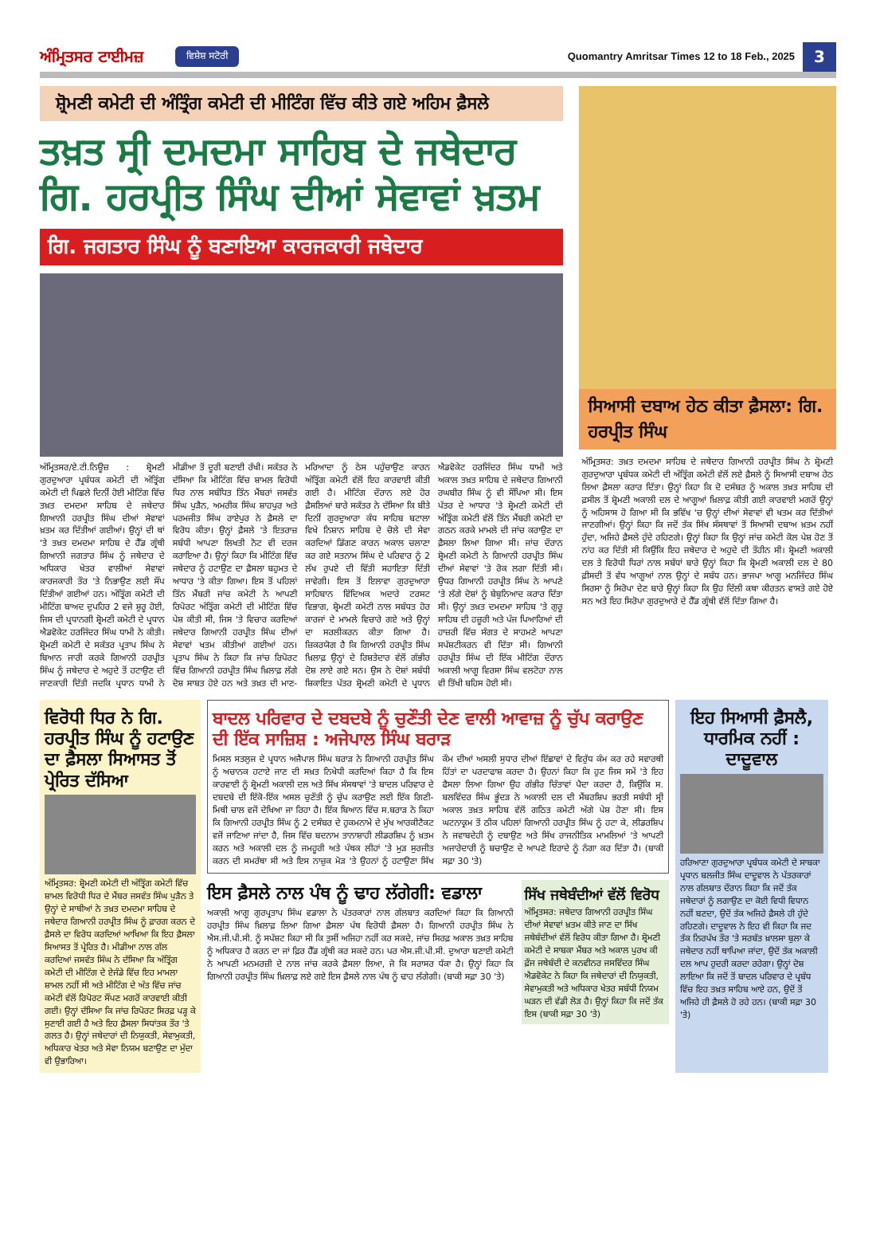ਅੰਮ੍ਰਿਤਸਰ ਟਾਈਮਜ਼
ਵਿਸ਼ੇਸ਼ ਸਟੋਰੀ Quomantry Amritsar Times 12 to 18 Feb., 2025 3
ਸ਼੍ਰੋਮਣੀ ਕਮੇਟੀ ਦੀ ਅੰਤ੍ਰਿੰਗ ਕਮੇਟੀ ਦੀ ਮੀਟਿੰਗ ਵਿੱਚ ਕੀਤੇ ਗਏ ਅਹਿਮ ਫ਼ੈਸਲੇ
ਤਖ਼ਤ ਸ੍ਰੀ ਦਮਦਮਾ ਸਾਹਿਬ ਦੇ ਜਥੇਦਾਰ ਗਿ. ਹਰਪ੍ਰੀਤ ਸਿੰਘ ਦੀਆਂ ਸੇਵਾਵਾਂ ਖ਼ਤਮ
ਗਿ. ਜਗਤਾਰ ਸਿੰਘ ਨੂੰ ਬਣਾਇਆ ਕਾਰਜਕਾਰੀ ਜਥੇਦਾਰ
ਅੰਮ੍ਰਿਤਸਰ/ਏ.ਟੀ.ਨਿਊਜ਼ : ਸ਼੍ਰੋਮਣੀ ਗੁਰਦੁਆਰਾ ਪ੍ਰਬੰਧਕ ਕਮੇਟੀ ਦੀ ਅੰਤ੍ਰਿੰਗ ਕਮੇਟੀ ਦੀ ਪਿਛਲੇ ਦਿਨੀਂ ਹੋਈ ਮੀਟਿੰਗ ਵਿੱਚ ਤਖ਼ਤ ਦਮਦਮਾ ਸਾਹਿਬ ਦੇ ਜਥੇਦਾਰ ਗਿਆਨੀ ਹਰਪ੍ਰੀਤ ਸਿੰਘ ਦੀਆਂ ਸੇਵਾਵਾਂ ਖ਼ਤਮ ਕਰ ਦਿੱਤੀਆਂ ਗਈਆਂ। ਉਨ੍ਹਾਂ ਦੀ ਥਾਂ 'ਤੇ ਤਖ਼ਤ ਦਮਦਮਾ ਸਾਹਿਬ ਦੇ ਹੈੱਡ ਗ੍ਰੰਥੀ ਗਿਆਨੀ ਜਗਤਾਰ ਸਿੰਘ ਨੂੰ ਜਥੇਦਾਰ ਦੇ ਅਧਿਕਾਰ ਖੇਤਰ ਵਾਲੀਆਂ ਸੇਵਾਵਾਂ ਕਾਰਜਕਾਰੀ ਤੌਰ 'ਤੇ ਨਿਭਾਉਣ ਲਈ ਸੌਂਪ ਦਿੱਤੀਆਂ ਗਈਆਂ ਹਨ। ਅੰਤ੍ਰਿੰਗ ਕਮੇਟੀ ਦੀ ਮੀਟਿੰਗ ਬਾਅਦ ਦੁਪਹਿਰ 2 ਵਜੇ ਸ਼ੁਰੂ ਹੋਈ, ਜਿਸ ਦੀ ਪ੍ਰਧਾਨਗੀ ਸ਼੍ਰੋਮਣੀ ਕਮੇਟੀ ਦੇ ਪ੍ਰਧਾਨ ਐਡਵੋਕੇਟ ਹਰਜਿੰਦਰ ਸਿੰਘ ਧਾਮੀ ਨੇ ਕੀਤੀ। ਸ਼੍ਰੋਮਣੀ ਕਮੇਟੀ ਦੇ ਸਕੱਤਰ ਪ੍ਰਤਾਪ ਸਿੰਘ ਨੇ ਬਿਆਨ ਜਾਰੀ ਕਰਕੇ ਗਿਆਨੀ ਹਰਪ੍ਰੀਤ ਸਿੰਘ ਨੂੰ ਜਥੇਦਾਰ ਦੇ ਅਹੁਦੇ ਤੋਂ ਹਟਾਉਣ ਦੀ ਜਾਣਕਾਰੀ ਦਿੱਤੀ ਜਦਕਿ ਪ੍ਰਧਾਨ ਧਾਮੀ ਨੇ ਮੀਡੀਆ ਤੋਂ ਦੂਰੀ ਬਣਾਈ ਰੱਖੀ। ਸਕੱਤਰ ਨੇ ਦੱਸਿਆ ਕਿ ਮੀਟਿੰਗ ਵਿੱਚ ਸ਼ਾਮਲ ਵਿਰੋਧੀ ਧਿਰ ਨਾਲ ਸਬੰਧਿਤ ਤਿੰਨ ਮੈਂਬਰਾਂ ਜਸਵੰਤ ਸਿੰਘ ਪੁੜੈਨ, ਅਮਰੀਕ ਸਿੰਘ ਸ਼ਾਹਪੁਰ ਅਤੇ ਪਰਮਜੀਤ ਸਿੰਘ ਰਾਏਪੁਰ ਨੇ ਫ਼ੈਸਲੇ ਦਾ ਵਿਰੋਧ ਕੀਤਾ। ਉਨ੍ਹਾਂ ਫ਼ੈਸਲੇ 'ਤੇ ਇਤਰਾਜ਼ ਸਬੰਧੀ ਆਪਣਾ ਲਿਖਤੀ ਨੋਟ ਵੀ ਦਰਜ ਕਰਾਇਆ ਹੈ। ਉਨ੍ਹਾਂ ਕਿਹਾ ਕਿ ਮੀਟਿੰਗ ਵਿੱਚ ਜਥੇਦਾਰ ਨੂੰ ਹਟਾਉਣ ਦਾ ਫ਼ੈਸਲਾ ਬਹੁਮਤ ਦੇ ਆਧਾਰ 'ਤੇ ਕੀਤਾ ਗਿਆ। ਇਸ ਤੋਂ ਪਹਿਲਾਂ ਤਿੰਨ ਮੈਂਬਰੀ ਜਾਂਚ ਕਮੇਟੀ ਨੇ ਆਪਣੀ ਰਿਪੋਰਟ ਅੰਤ੍ਰਿੰਗ ਕਮੇਟੀ ਦੀ ਮੀਟਿੰਗ ਵਿੱਚ ਪੇਸ਼ ਕੀਤੀ ਸੀ, ਜਿਸ 'ਤੇ ਵਿਚਾਰ ਕਰਦਿਆਂ ਜਥੇਦਾਰ ਗਿਆਨੀ ਹਰਪ੍ਰੀਤ ਸਿੰਘ ਦੀਆਂ ਸੇਵਾਵਾਂ ਖਤਮ ਕੀਤੀਆਂ ਗਈਆਂ ਹਨ। ਪ੍ਰਤਾਪ ਸਿੰਘ ਨੇ ਕਿਹਾ ਕਿ ਜਾਂਚ ਰਿਪੋਰਟ ਵਿੱਚ ਗਿਆਨੀ ਹਰਪ੍ਰੀਤ ਸਿੰਘ ਖ਼ਿਲਾਫ਼ ਲੱਗੇ ਦੋਸ਼ ਸਾਬਤ ਹੋਏ ਹਨ ਅਤੇ ਤਖ਼ਤ ਦੀ ਮਾਣ-ਮਰਿਆਦਾ ਨੂੰ ਠੇਸ ਪਹੁੰਚਾਉਣ ਕਾਰਨ ਅੰਤ੍ਰਿੰਗ ਕਮੇਟੀ ਵੱਲੋਂ ਇਹ ਕਾਰਵਾਈ ਕੀਤੀ ਗਈ ਹੈ। ਮੀਟਿੰਗ ਦੌਰਾਨ ਲਏ ਹੋਰ ਫ਼ੈਸਲਿਆਂ ਬਾਰੇ ਸਕੱਤਰ ਨੇ ਦੱਸਿਆ ਕਿ ਬੀਤੇ ਦਿਨੀਂ ਗੁਰਦੁਆਰਾ ਕੰਧ ਸਾਹਿਬ ਬਟਾਲਾ ਵਿਖੇ ਨਿਸ਼ਾਨ ਸਾਹਿਬ ਦੇ ਚੋਲੇ ਦੀ ਸੇਵਾ ਕਰਦਿਆਂ ਡਿੱਗਣ ਕਾਰਨ ਅਕਾਲ ਚਲਾਣਾ ਕਰ ਗਏ ਸਤਨਾਮ ਸਿੰਘ ਦੇ ਪਰਿਵਾਰ ਨੂੰ 2 ਲੱਖ ਰੁਪਏ ਦੀ ਵਿੱਤੀ ਸਹਾਇਤਾ ਦਿੱਤੀ ਜਾਵੇਗੀ। ਇਸ ਤੋਂ ਇਲਾਵਾ ਗੁਰਦੁਆਰਾ ਸਾਹਿਬਾਨ ਵਿੱਦਿਅਕ ਅਦਾਰੇ ਟਰਸਟ ਵਿਭਾਗ, ਸ਼੍ਰੋਮਣੀ ਕਮੇਟੀ ਨਾਲ ਸਬੰਧਤ ਹੋਰ ਕਾਰਜਾਂ ਦੇ ਮਾਮਲੇ ਵਿਚਾਰੇ ਗਏ ਅਤੇ ਉਨ੍ਹਾਂ ਦਾ ਸਰਲੀਕਰਨ ਕੀਤਾ ਗਿਆ ਹੈ। ਜ਼ਿਕਰਯੋਗ ਹੈ ਕਿ ਗਿਆਨੀ ਹਰਪ੍ਰੀਤ ਸਿੰਘ ਖ਼ਿਲਾਫ਼ ਉਨ੍ਹਾਂ ਦੇ ਰਿਸ਼ਤੇਦਾਰ ਵੱਲੋਂ ਗੰਭੀਰ ਦੋਸ਼ ਲਾਏ ਗਏ ਸਨ। ਉਸ ਨੇ ਦੋਸ਼ਾਂ ਸਬੰਧੀ ਸ਼ਿਕਾਇਤ ਪੱਤਰ ਸ਼੍ਰੋਮਣੀ ਕਮੇਟੀ ਦੇ ਪ੍ਰਧਾਨ ਐਡਵੋਕੇਟ ਹਰਜਿੰਦਰ ਸਿੰਘ ਧਾਮੀ ਅਤੇ ਅਕਾਲ ਤਖ਼ਤ ਸਾਹਿਬ ਦੇ ਜਥੇਦਾਰ ਗਿਆਨੀ ਰਘਬੀਰ ਸਿੰਘ ਨੂੰ ਵੀ ਸੌਂਪਿਆ ਸੀ। ਇਸ ਪੱਤਰ ਦੇ ਆਧਾਰ 'ਤੇ ਸ਼੍ਰੋਮਣੀ ਕਮੇਟੀ ਦੀ ਅੰਤ੍ਰਿੰਗ ਕਮੇਟੀ ਵੱਲੋਂ ਤਿੰਨ ਮੈਂਬਰੀ ਕਮੇਟੀ ਦਾ ਗਠਨ ਕਰਕੇ ਮਾਮਲੇ ਦੀ ਜਾਂਚ ਕਰਾਉਣ ਦਾ ਫ਼ੈਸਲਾ ਲਿਆ ਗਿਆ ਸੀ। ਜਾਂਚ ਦੌਰਾਨ ਸ਼੍ਰੋਮਣੀ ਕਮੇਟੀ ਨੇ ਗਿਆਨੀ ਹਰਪ੍ਰੀਤ ਸਿੰਘ ਦੀਆਂ ਸੇਵਾਵਾਂ 'ਤੇ ਰੋਕ ਲਗਾ ਦਿੱਤੀ ਸੀ। ਉਧਰ ਗਿਆਨੀ ਹਰਪ੍ਰੀਤ ਸਿੰਘ ਨੇ ਆਪਣੇ 'ਤੇ ਲੱਗੇ ਦੋਸ਼ਾਂ ਨੂੰ ਬੇਬੁਨਿਆਦ ਕਰਾਰ ਦਿੱਤਾ ਸੀ। ਉਨ੍ਹਾਂ ਤਖ਼ਤ ਦਮਦਮਾ ਸਾਹਿਬ 'ਤੇ ਗੁਰੂ ਸਾਹਿਬ ਦੀ ਹਜ਼ੂਰੀ ਅਤੇ ਪੰਜ ਪਿਆਰਿਆਂ ਦੀ ਹਾਜ਼ਰੀ ਵਿੱਚ ਸੰਗਤ ਦੇ ਸਾਹਮਣੇ ਆਪਣਾ ਸਪੱਸ਼ਟੀਕਰਨ ਵੀ ਦਿੱਤਾ ਸੀ। ਗਿਆਨੀ ਹਰਪ੍ਰੀਤ ਸਿੰਘ ਦੀ ਇੱਕ ਮੀਟਿੰਗ ਦੌਰਾਨ ਅਕਾਲੀ ਆਗੂ ਵਿਰਸਾ ਸਿੰਘ ਵਲਟੋਹਾ ਨਾਲ ਵੀ ਤਿੱਖੀ ਬਹਿਸ ਹੋਈ ਸੀ।
ਸਿਆਸੀ ਦਬਾਅ ਹੇਠ ਕੀਤਾ ਫ਼ੈਸਲਾ: ਗਿ. ਹਰਪ੍ਰੀਤ ਸਿੰਘ
ਅੰਮ੍ਰਿਤਸਰ: ਤਖ਼ਤ ਦਮਦਮਾ ਸਾਹਿਬ ਦੇ ਜਥੇਦਾਰ ਗਿਆਨੀ ਹਰਪ੍ਰੀਤ ਸਿੰਘ ਨੇ ਸ਼੍ਰੋਮਣੀ ਗੁਰਦੁਆਰਾ ਪ੍ਰਬੰਧਕ ਕਮੇਟੀ ਦੀ ਅੰਤ੍ਰਿੰਗ ਕਮੇਟੀ ਵੱਲੋਂ ਲਏ ਫ਼ੈਸਲੇ ਨੂੰ ਸਿਆਸੀ ਦਬਾਅ ਹੇਠ ਲਿਆ ਫ਼ੈਸਲਾ ਕਰਾਰ ਦਿੱਤਾ। ਉਨ੍ਹਾਂ ਕਿਹਾ ਕਿ ਦੋ ਦਸੰਬਰ ਨੂੰ ਅਕਾਲ ਤਖ਼ਤ ਸਾਹਿਬ ਦੀ ਫ਼ਸੀਲ ਤੋਂ ਸ਼੍ਰੋਮਣੀ ਅਕਾਲੀ ਦਲ ਦੇ ਆਗੂਆਂ ਖ਼ਿਲਾਫ਼ ਕੀਤੀ ਗਈ ਕਾਰਵਾਈ ਮਗਰੋਂ ਉਨ੍ਹਾਂ ਨੂੰ ਅਹਿਸਾਸ ਹੋ ਗਿਆ ਸੀ ਕਿ ਭਵਿੱਖ 'ਚ ਉਨ੍ਹਾਂ ਦੀਆਂ ਸੇਵਾਵਾਂ ਵੀ ਖਤਮ ਕਰ ਦਿੱਤੀਆਂ ਜਾਣਗੀਆਂ। ਉਨ੍ਹਾਂ ਕਿਹਾ ਕਿ ਜਦੋਂ ਤੱਕ ਸਿੱਖ ਸੰਸਥਾਵਾਂ ਤੋਂ ਸਿਆਸੀ ਦਬਾਅ ਖ਼ਤਮ ਨਹੀਂ ਹੁੰਦਾ, ਅਜਿਹੇ ਫ਼ੈਸਲੇ ਹੁੰਦੇ ਰਹਿਣਗੇ। ਉਨ੍ਹਾਂ ਕਿਹਾ ਕਿ ਉਨ੍ਹਾਂ ਜਾਂਚ ਕਮੇਟੀ ਕੋਲ ਪੇਸ਼ ਹੋਣ ਤੋਂ ਨਾਂਹ ਕਰ ਦਿੱਤੀ ਸੀ ਕਿਉਂਕਿ ਇਹ ਜਥੇਦਾਰ ਦੇ ਅਹੁਦੇ ਦੀ ਤੌਹੀਨ ਸੀ। ਸ਼੍ਰੋਮਣੀ ਅਕਾਲੀ ਦਲ ਤੇ ਵਿਰੋਧੀ ਧਿਰਾਂ ਨਾਲ ਸਬੰਧਾਂ ਬਾਰੇ ਉਨ੍ਹਾਂ ਕਿਹਾ ਕਿ ਸ਼੍ਰੋਮਣੀ ਅਕਾਲੀ ਦਲ ਦੇ 80 ਫ਼ੀਸਦੀ ਤੋਂ ਵੱਧ ਆਗੂਆਂ ਨਾਲ ਉਨ੍ਹਾਂ ਦੇ ਸਬੰਧ ਹਨ। ਭਾਜਪਾ ਆਗੂ ਮਨਜਿੰਦਰ ਸਿੰਘ ਸਿਰਸਾ ਨੂੰ ਸਿਰੋਪਾ ਦੇਣ ਬਾਰੇ ਉਨ੍ਹਾਂ ਕਿਹਾ ਕਿ ਉਹ ਦਿੱਲੀ ਕਥਾ ਕੀਰਤਨ ਵਾਸਤੇ ਗਏ ਹੋਏ ਸਨ ਅਤੇ ਇਹ ਸਿਰੋਪਾ ਗੁਰਦੁਆਰੇ ਦੇ ਹੈੱਡ ਗ੍ਰੰਥੀ ਵੱਲੋਂ ਦਿੱਤਾ ਗਿਆ ਹੈ।
ਵਿਰੋਧੀ ਧਿਰ ਨੇ ਗਿ. ਹਰਪ੍ਰੀਤ ਸਿੰਘ ਨੂੰ ਹਟਾਉਣ ਦਾ ਫ਼ੈਸਲਾ ਸਿਆਸਤ ਤੋਂ ਪ੍ਰੇਰਿਤ ਦੱਸਿਆ
ਅੰਮ੍ਰਿਤਸਰ: ਸ਼੍ਰੋਮਣੀ ਕਮੇਟੀ ਦੀ ਅੰਤ੍ਰਿੰਗ ਕਮੇਟੀ ਵਿੱਚ ਸ਼ਾਮਲ ਵਿਰੋਧੀ ਧਿਰ ਦੇ ਮੈਂਬਰ ਜਸਵੰਤ ਸਿੰਘ ਪੁੜੈਨ ਤੇ ਉਨ੍ਹਾਂ ਦੇ ਸਾਥੀਆਂ ਨੇ ਤਖ਼ਤ ਦਮਦਮਾ ਸਾਹਿਬ ਦੇ ਜਥੇਦਾਰ ਗਿਆਨੀ ਹਰਪ੍ਰੀਤ ਸਿੰਘ ਨੂੰ ਫ਼ਾਰਗ ਕਰਨ ਦੇ ਫ਼ੈਸਲੇ ਦਾ ਵਿਰੋਧ ਕਰਦਿਆਂ ਆਖਿਆ ਕਿ ਇਹ ਫ਼ੈਸਲਾ ਸਿਆਸਤ ਤੋਂ ਪ੍ਰੇਰਿਤ ਹੈ। ਮੀਡੀਆ ਨਾਲ ਗੱਲ ਕਰਦਿਆਂ ਜਸਵੰਤ ਸਿੰਘ ਨੇ ਦੱਸਿਆ ਕਿ ਅੰਤ੍ਰਿੰਗ ਕਮੇਟੀ ਦੀ ਮੀਟਿੰਗ ਦੇ ਏਜੰਡੇ ਵਿੱਚ ਇਹ ਮਾਮਲਾ ਸ਼ਾਮਲ ਨਹੀਂ ਸੀ ਅਤੇ ਮੀਟਿੰਗ ਦੇ ਅੰਤ ਵਿੱਚ ਜਾਂਚ ਕਮੇਟੀ ਵੱਲੋਂ ਰਿਪੋਰਟ ਸੌਂਪਣ ਮਗਰੋਂ ਕਾਰਵਾਈ ਕੀਤੀ ਗਈ। ਉਨ੍ਹਾਂ ਦੱਸਿਆ ਕਿ ਜਾਂਚ ਰਿਪੋਰਟ ਸਿਰਫ਼ ਪੜ੍ਹ ਕੇ ਸੁਣਾਈ ਗਈ ਹੈ ਅਤੇ ਇਹ ਫ਼ੈਸਲਾ ਸਿਧਾਂਤਕ ਤੌਰ 'ਤੇ ਗਲਤ ਹੈ। ਉਨ੍ਹਾਂ ਜਥੇਦਾਰਾਂ ਦੀ ਨਿਯੁਕਤੀ, ਸੇਵਾਮੁਕਤੀ, ਅਧਿਕਾਰ ਖੇਤਰ ਅਤੇ ਸੇਵਾ ਨਿਯਮ ਬਣਾਉਣ ਦਾ ਮੁੱਦਾ ਵੀ ਉਭਾਰਿਆ।
ਬਾਦਲ ਪਰਿਵਾਰ ਦੇ ਦਬਦਬੇ ਨੂੰ ਚੁਣੌਤੀ ਦੇਣ ਵਾਲੀ ਆਵਾਜ਼ ਨੂੰ ਚੁੱਪ ਕਰਾਉਣ ਦੀ ਇੱਕ ਸਾਜ਼ਿਸ਼ : ਅਜੇਪਾਲ ਸਿੰਘ ਬਰਾੜ
ਮਿਸਲ ਸਤਲੁਜ ਦੇ ਪ੍ਰਧਾਨ ਅਜੈਪਾਲ ਸਿੰਘ ਬਰਾੜ ਨੇ ਗਿਆਨੀ ਹਰਪ੍ਰੀਤ ਸਿੰਘ ਨੂੰ ਅਚਾਨਕ ਹਟਾਏ ਜਾਣ ਦੀ ਸਖ਼ਤ ਨਿਖੇਧੀ ਕਰਦਿਆਂ ਕਿਹਾ ਹੈ ਕਿ ਇਸ ਕਾਰਵਾਈ ਨੂੰ ਸ਼੍ਰੋਮਣੀ ਅਕਾਲੀ ਦਲ ਅਤੇ ਸਿੱਖ ਸੰਸਥਾਵਾਂ 'ਤੇ ਬਾਦਲ ਪਰਿਵਾਰ ਦੇ ਦਬਦਬੇ ਦੀ ਇੱਕੋ-ਇੱਕ ਅਸਲ ਚੁਣੌਤੀ ਨੂੰ ਚੁੱਪ ਕਰਾਉਣ ਲਈ ਇੱਕ ਗਿਣੀ-ਮਿਥੀ ਚਾਲ ਵਜੋਂ ਦੇਖਿਆ ਜਾ ਰਿਹਾ ਹੈ। ਇੱਕ ਬਿਆਨ ਵਿੱਚ ਸ.ਬਰਾੜ ਨੇ ਕਿਹਾ ਕਿ ਗਿਆਨੀ ਹਰਪ੍ਰੀਤ ਸਿੰਘ ਨੂੰ 2 ਦਸੰਬਰ ਦੇ ਹੁਕਮਨਾਮੇ ਦੇ ਮੁੱਖ ਆਰਕੀਟੈਕਟ ਵਜੋਂ ਜਾਣਿਆ ਜਾਂਦਾ ਹੈ, ਜਿਸ ਵਿੱਚ ਬਦਨਾਮ ਤਾਨਾਸ਼ਾਹੀ ਲੀਡਰਸ਼ਿਪ ਨੂੰ ਖ਼ਤਮ ਕਰਨ ਅਤੇ ਅਕਾਲੀ ਦਲ ਨੂੰ ਜਮਹੂਰੀ ਅਤੇ ਪੰਥਕ ਲੀਹਾਂ 'ਤੇ ਮੁੜ ਸੁਰਜੀਤ ਕਰਨ ਦੀ ਸਮਰੱਥਾ ਸੀ ਅਤੇ ਇਸ ਨਾਜ਼ੁਕ ਮੋੜ 'ਤੇ ਉਹਨਾਂ ਨੂੰ ਹਟਾਉਣਾ ਸਿੱਖ ਕੌਮ ਦੀਆਂ ਅਸਲੀ ਸੁਧਾਰ ਦੀਆਂ ਇੱਛਾਵਾਂ ਦੇ ਵਿਰੁੱਧ ਕੰਮ ਕਰ ਰਹੇ ਸਵਾਰਥੀ ਹਿੱਤਾਂ ਦਾ ਪਰਦਾਫਾਸ਼ ਕਰਦਾ ਹੈ। ਉਹਨਾਂ ਕਿਹਾ ਕਿ ਹੁਣ ਜਿਸ ਸਮੇਂ 'ਤੇ ਇਹ ਫੈਸਲਾ ਲਿਆ ਗਿਆ ਉਹ ਗੰਭੀਰ ਚਿੰਤਾਵਾਂ ਪੈਦਾ ਕਰਦਾ ਹੈ, ਕਿਉਂਕਿ ਸ. ਬਲਵਿੰਦਰ ਸਿੰਘ ਭੂੰਦੜ ਨੇ ਅਕਾਲੀ ਦਲ ਦੀ ਮੈਂਬਰਸ਼ਿਪ ਭਰਤੀ ਸਬੰਧੀ ਸ੍ਰੀ ਅਕਾਲ ਤਖ਼ਤ ਸਾਹਿਬ ਵੱਲੋਂ ਗਠਿਤ ਕਮੇਟੀ ਅੱਗੇ ਪੇਸ਼ ਹੋਣਾ ਸੀ। ਇਸ ਘਟਨਾਕ੍ਰਮ ਤੋਂ ਠੀਕ ਪਹਿਲਾਂ ਗਿਆਨੀ ਹਰਪ੍ਰੀਤ ਸਿੰਘ ਨੂੰ ਹਟਾ ਕੇ, ਲੀਡਰਸ਼ਿਪ ਨੇ ਜਵਾਬਦੇਹੀ ਨੂੰ ਦਬਾਉਣ ਅਤੇ ਸਿੱਖ ਰਾਜਨੀਤਿਕ ਮਾਮਲਿਆਂ 'ਤੇ ਆਪਣੀ ਅਜਾਰੇਦਾਰੀ ਨੂੰ ਬਚਾਉਣ ਦੇ ਆਪਣੇ ਇਰਾਦੇ ਨੂੰ ਨੰਗਾ ਕਰ ਦਿੱਤਾ ਹੈ। (ਬਾਕੀ ਸਫ਼ਾ 30 'ਤੇ)
ਇਸ ਫ਼ੈਸਲੇ ਨਾਲ ਪੰਥ ਨੂੰ ਢਾਹ ਲੱਗੇਗੀ: ਵਡਾਲਾ
ਅਕਾਲੀ ਆਗੂ ਗੁਰਪ੍ਰਤਾਪ ਸਿੰਘ ਵਡਾਲਾ ਨੇ ਪੱਤਰਕਾਰਾਂ ਨਾਲ ਗੱਲਬਾਤ ਕਰਦਿਆਂ ਕਿਹਾ ਕਿ ਗਿਆਨੀ ਹਰਪ੍ਰੀਤ ਸਿੰਘ ਖ਼ਿਲਾਫ਼ ਲਿਆ ਗਿਆ ਫ਼ੈਸਲਾ ਪੰਥ ਵਿਰੋਧੀ ਫ਼ੈਸਲਾ ਹੈ। ਗਿਆਨੀ ਹਰਪ੍ਰੀਤ ਸਿੰਘ ਨੇ ਐਸ.ਜੀ.ਪੀ.ਸੀ. ਨੂੰ ਸਪੱਸ਼ਟ ਕਿਹਾ ਸੀ ਕਿ ਤੁਸੀਂ ਅਜਿਹਾ ਨਹੀਂ ਕਰ ਸਕਦੇ, ਜਾਂਚ ਸਿਰਫ਼ ਅਕਾਲ ਤਖ਼ਤ ਸਾਹਿਬ ਨੂੰ ਅਧਿਕਾਰ ਹੈ ਕਰਨ ਦਾ ਜਾਂ ਫ਼ਿਰ ਹੈੱਡ ਗ੍ਰੰਥੀ ਕਰ ਸਕਦੇ ਹਨ। ਪਰ ਐਸ.ਜੀ.ਪੀ.ਸੀ. ਦੁਆਰਾ ਬਣਾਈ ਕਮੇਟੀ ਨੇ ਆਪਣੀ ਮਨਮਰਜ਼ੀ ਦੇ ਨਾਲ ਜਾਂਚ ਕਰਕੇ ਫ਼ੈਸਲਾ ਲਿਆ, ਜੋ ਕਿ ਸਰਾਸਰ ਧੱਕਾ ਹੈ। ਉਨ੍ਹਾਂ ਕਿਹਾ ਕਿ ਗਿਆਨੀ ਹਰਪ੍ਰੀਤ ਸਿੰਘ ਖ਼ਿਲਾਫ਼ ਲਏ ਗਏ ਇਸ ਫ਼ੈਸਲੇ ਨਾਲ ਪੰਥ ਨੂੰ ਢਾਹ ਲੱਗੇਗੀ। (ਬਾਕੀ ਸਫ਼ਾ 30 'ਤੇ)
ਸਿੱਖ ਜਥੇਬੰਦੀਆਂ ਵੱਲੋਂ ਵਿਰੋਧ
ਅੰਮ੍ਰਿਤਸਰ: ਜਥੇਦਾਰ ਗਿਆਨੀ ਹਰਪ੍ਰੀਤ ਸਿੰਘ ਦੀਆਂ ਸੇਵਾਵਾਂ ਖ਼ਤਮ ਕੀਤੇ ਜਾਣ ਦਾ ਸਿੱਖ ਜਥੇਬੰਦੀਆਂ ਵੱਲੋਂ ਵਿਰੋਧ ਕੀਤਾ ਗਿਆ ਹੈ। ਸ਼੍ਰੋਮਣੀ ਕਮੇਟੀ ਦੇ ਸਾਬਕਾ ਮੈਂਬਰ ਅਤੇ ਅਕਾਲ ਪੁਰਖ ਕੀ ਫ਼ੌਜ ਜਥੇਬੰਦੀ ਦੇ ਕਨਵੀਨਰ ਜਸਵਿੰਦਰ ਸਿੰਘ ਐਡਵੋਕੇਟ ਨੇ ਕਿਹਾ ਕਿ ਜਥੇਦਾਰਾਂ ਦੀ ਨਿਯੁਕਤੀ, ਸੇਵਾਮੁਕਤੀ ਅਤੇ ਅਧਿਕਾਰ ਖੇਤਰ ਸਬੰਧੀ ਨਿਯਮ ਘੜਨ ਦੀ ਵੱਡੀ ਲੋੜ ਹੈ। ਉਨ੍ਹਾਂ ਕਿਹਾ ਕਿ ਜਦੋਂ ਤੱਕ ਇਸ (ਬਾਕੀ ਸਫ਼ਾ 30 'ਤੇ)
ਇਹ ਸਿਆਸੀ ਫ਼ੈਸਲੈ, ਧਾਰਮਿਕ ਨਹੀਂ : ਦਾਦੂਵਾਲ
ਹਰਿਆਣਾ ਗੁਰਦੁਆਰਾ ਪ੍ਰਬੰਧਕ ਕਮੇਟੀ ਦੇ ਸਾਬਕਾ ਪ੍ਰਧਾਨ ਬਲਜੀਤ ਸਿੰਘ ਦਾਦੂਵਾਲ ਨੇ ਪੱਤਰਕਾਰਾਂ ਨਾਲ ਗੱਲਬਾਤ ਦੌਰਾਨ ਕਿਹਾ ਕਿ ਜਦੋਂ ਤੱਕ ਜਥੇਦਾਰਾਂ ਨੂੰ ਲਗਾਉਣ ਦਾ ਕੋਈ ਵਿਧੀ ਵਿਧਾਨ ਨਹੀਂ ਬਣਦਾ, ਉਦੋਂ ਤੱਕ ਅਜਿਹੇ ਫ਼ੈਸਲੇ ਹੀ ਹੁੰਦੇ ਰਹਿਣਗੇ। ਦਾਦੂਵਾਲ ਨੇ ਇਹ ਵੀ ਕਿਹਾ ਕਿ ਜਦ ਤੱਕ ਨਿਰਪੱਖ ਤੌਰ 'ਤੇ ਸਰਬੱਤ ਖ਼ਾਲਸਾ ਬੁਲਾ ਕੇ ਜਥੇਦਾਰ ਨਹੀਂ ਥਾਪਿਆ ਜਾਂਦਾ, ਉਦੋਂ ਤੱਕ ਅਕਾਲੀ ਦਲ ਆਪ ਹੁਦਰੀ ਕਰਦਾ ਰਹੇਗਾ। ਉਨ੍ਹਾਂ ਦੋਸ਼ ਲਾਇਆ ਕਿ ਜਦੋਂ ਤੋਂ ਬਾਦਲ ਪਰਿਵਾਰ ਦੇ ਪ੍ਰਬੰਧ ਵਿੱਚ ਇਹ ਤਖ਼ਤ ਸਾਹਿਬ ਆਏ ਹਨ, ਉਦੋਂ ਤੋਂ ਅਜਿਹੇ ਹੀ ਫ਼ੈਸਲੇ ਹੋ ਰਹੇ ਹਨ। (ਬਾਕੀ ਸਫ਼ਾ 30 'ਤੇ)